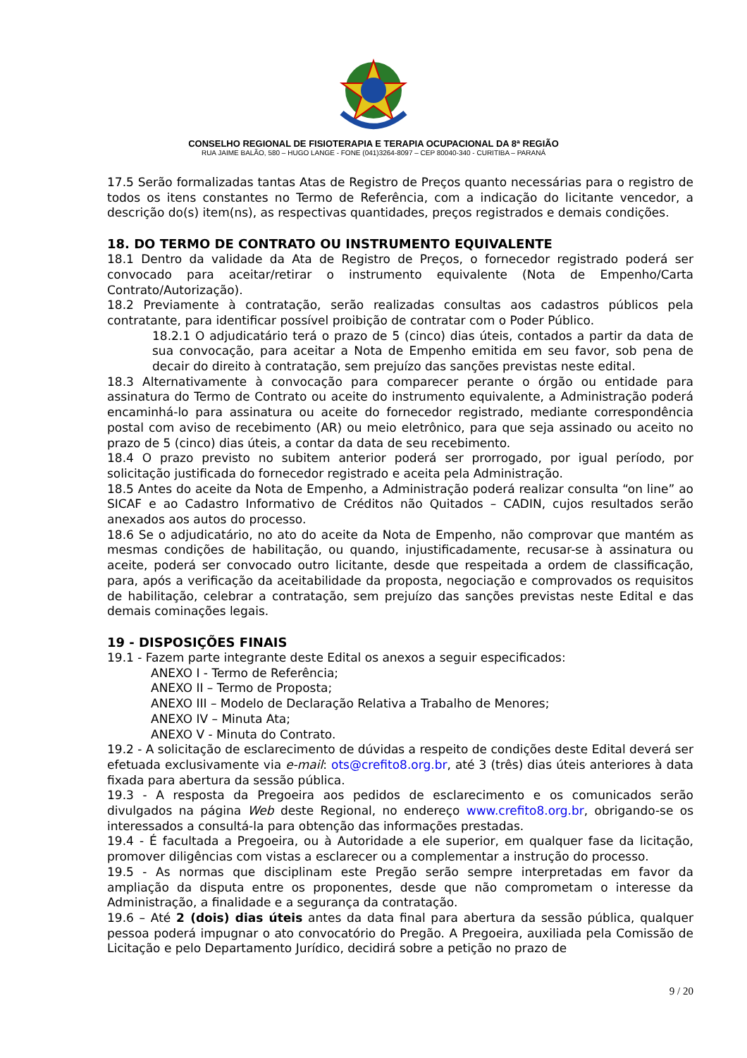CONSELHO REGIONAL DE FISIOTERAPIA E TERAPIA OCUPACIONAL DA 8ª REGIÃO
RUA JAIME BALÃO, 580 – HUGO LANGE - FONE (041)3264-8097 – CEP 80040-340 - CURITIBA – PARANÁ
17.5 Serão formalizadas tantas Atas de Registro de Preços quanto necessárias para o registro de todos os itens constantes no Termo de Referência, com a indicação do licitante vencedor, a descrição do(s) item(ns), as respectivas quantidades, preços registrados e demais condições.
18. DO TERMO DE CONTRATO OU INSTRUMENTO EQUIVALENTE
18.1 Dentro da validade da Ata de Registro de Preços, o fornecedor registrado poderá ser convocado para aceitar/retirar o instrumento equivalente (Nota de Empenho/Carta Contrato/Autorização).
18.2 Previamente à contratação, serão realizadas consultas aos cadastros públicos pela contratante, para identificar possível proibição de contratar com o Poder Público.
18.2.1 O adjudicatário terá o prazo de 5 (cinco) dias úteis, contados a partir da data de sua convocação, para aceitar a Nota de Empenho emitida em seu favor, sob pena de decair do direito à contratação, sem prejuízo das sanções previstas neste edital.
18.3 Alternativamente à convocação para comparecer perante o órgão ou entidade para assinatura do Termo de Contrato ou aceite do instrumento equivalente, a Administração poderá encaminhá-lo para assinatura ou aceite do fornecedor registrado, mediante correspondência postal com aviso de recebimento (AR) ou meio eletrônico, para que seja assinado ou aceito no prazo de 5 (cinco) dias úteis, a contar da data de seu recebimento.
18.4 O prazo previsto no subitem anterior poderá ser prorrogado, por igual período, por solicitação justificada do fornecedor registrado e aceita pela Administração.
18.5 Antes do aceite da Nota de Empenho, a Administração poderá realizar consulta “on line” ao SICAF e ao Cadastro Informativo de Créditos não Quitados – CADIN, cujos resultados serão anexados aos autos do processo.
18.6 Se o adjudicatário, no ato do aceite da Nota de Empenho, não comprovar que mantém as mesmas condições de habilitação, ou quando, injustificadamente, recusar-se à assinatura ou aceite, poderá ser convocado outro licitante, desde que respeitada a ordem de classificação, para, após a verificação da aceitabilidade da proposta, negociação e comprovados os requisitos de habilitação, celebrar a contratação, sem prejuízo das sanções previstas neste Edital e das demais cominações legais.
19 - DISPOSIÇÕES FINAIS
19.1 - Fazem parte integrante deste Edital os anexos a seguir especificados:
ANEXO I - Termo de Referência;
ANEXO II – Termo de Proposta;
ANEXO III – Modelo de Declaração Relativa a Trabalho de Menores;
ANEXO IV – Minuta Ata;
ANEXO V - Minuta do Contrato.
19.2 - A solicitação de esclarecimento de dúvidas a respeito de condições deste Edital deverá ser efetuada exclusivamente via e-mail: ots@crefito8.org.br, até 3 (três) dias úteis anteriores à data fixada para abertura da sessão pública.
19.3 - A resposta da Pregoeira aos pedidos de esclarecimento e os comunicados serão divulgados na página Web deste Regional, no endereço www.crefito8.org.br, obrigando-se os interessados a consultá-la para obtenção das informações prestadas.
19.4 - É facultada a Pregoeira, ou à Autoridade a ele superior, em qualquer fase da licitação, promover diligências com vistas a esclarecer ou a complementar a instrução do processo.
19.5 - As normas que disciplinam este Pregão serão sempre interpretadas em favor da ampliação da disputa entre os proponentes, desde que não comprometam o interesse da Administração, a finalidade e a segurança da contratação.
19.6 – Até 2 (dois) dias úteis antes da data final para abertura da sessão pública, qualquer pessoa poderá impugnar o ato convocatório do Pregão. A Pregoeira, auxiliada pela Comissão de Licitação e pelo Departamento Jurídico, decidirá sobre a petição no prazo de
9 / 20